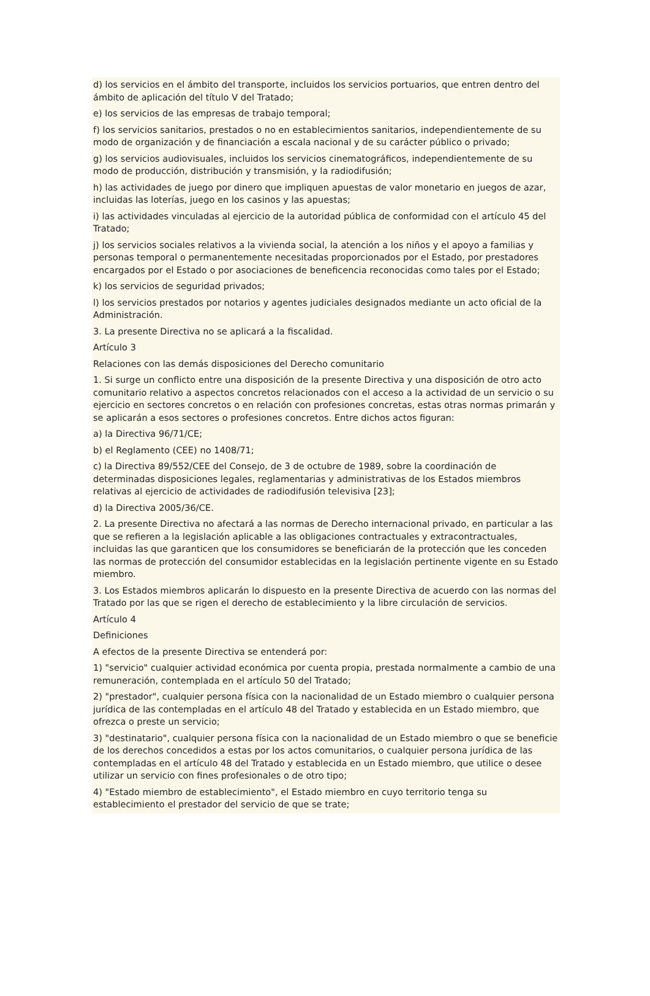d) los servicios en el ámbito del transporte, incluidos los servicios portuarios, que entren dentro del ámbito de aplicación del título V del Tratado;
e) los servicios de las empresas de trabajo temporal;
f) los servicios sanitarios, prestados o no en establecimientos sanitarios, independientemente de su modo de organización y de financiación a escala nacional y de su carácter público o privado;
g) los servicios audiovisuales, incluidos los servicios cinematográficos, independientemente de su modo de producción, distribución y transmisión, y la radiodifusión;
h) las actividades de juego por dinero que impliquen apuestas de valor monetario en juegos de azar, incluidas las loterías, juego en los casinos y las apuestas;
i) las actividades vinculadas al ejercicio de la autoridad pública de conformidad con el artículo 45 del Tratado;
j) los servicios sociales relativos a la vivienda social, la atención a los niños y el apoyo a familias y personas temporal o permanentemente necesitadas proporcionados por el Estado, por prestadores encargados por el Estado o por asociaciones de beneficencia reconocidas como tales por el Estado;
k) los servicios de seguridad privados;
l) los servicios prestados por notarios y agentes judiciales designados mediante un acto oficial de la Administración.
3. La presente Directiva no se aplicará a la fiscalidad.
Artículo 3
Relaciones con las demás disposiciones del Derecho comunitario
1. Si surge un conflicto entre una disposición de la presente Directiva y una disposición de otro acto comunitario relativo a aspectos concretos relacionados con el acceso a la actividad de un servicio o su ejercicio en sectores concretos o en relación con profesiones concretas, estas otras normas primarán y se aplicarán a esos sectores o profesiones concretos. Entre dichos actos figuran:
a) la Directiva 96/71/CE;
b) el Reglamento (CEE) no 1408/71;
c) la Directiva 89/552/CEE del Consejo, de 3 de octubre de 1989, sobre la coordinación de determinadas disposiciones legales, reglamentarias y administrativas de los Estados miembros relativas al ejercicio de actividades de radiodifusión televisiva [23];
d) la Directiva 2005/36/CE.
2. La presente Directiva no afectará a las normas de Derecho internacional privado, en particular a las que se refieren a la legislación aplicable a las obligaciones contractuales y extracontractuales, incluidas las que garanticen que los consumidores se beneficiarán de la protección que les conceden las normas de protección del consumidor establecidas en la legislación pertinente vigente en su Estado miembro.
3. Los Estados miembros aplicarán lo dispuesto en la presente Directiva de acuerdo con las normas del Tratado por las que se rigen el derecho de establecimiento y la libre circulación de servicios.
Artículo 4
Definiciones
A efectos de la presente Directiva se entenderá por:
1) "servicio" cualquier actividad económica por cuenta propia, prestada normalmente a cambio de una remuneración, contemplada en el artículo 50 del Tratado;
2) "prestador", cualquier persona física con la nacionalidad de un Estado miembro o cualquier persona jurídica de las contempladas en el artículo 48 del Tratado y establecida en un Estado miembro, que ofrezca o preste un servicio;
3) "destinatario", cualquier persona física con la nacionalidad de un Estado miembro o que se beneficie de los derechos concedidos a estas por los actos comunitarios, o cualquier persona jurídica de las contempladas en el artículo 48 del Tratado y establecida en un Estado miembro, que utilice o desee utilizar un servicio con fines profesionales o de otro tipo;
4) "Estado miembro de establecimiento", el Estado miembro en cuyo territorio tenga su establecimiento el prestador del servicio de que se trate;